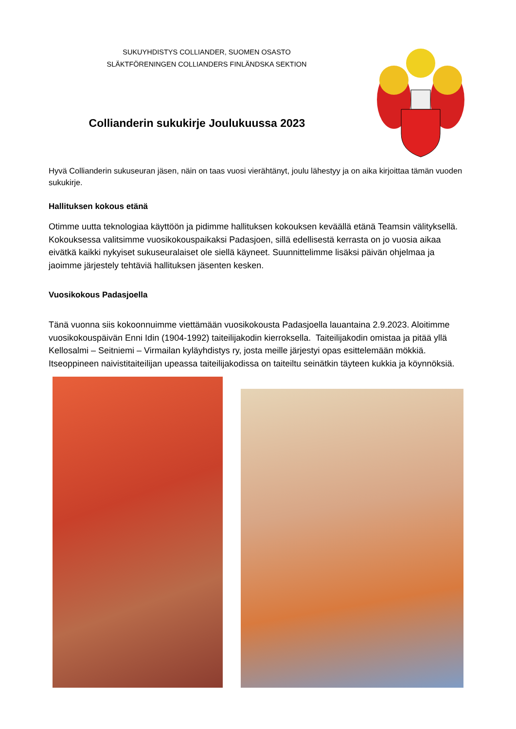SUKUYHDISTYS COLLIANDER, SUOMEN OSASTO
SLÄKTFÖRENINGEN COLLIANDERS FINLÄNDSKA SEKTION
Collianderin sukukirje Joulukuussa 2023
Hyvä Collianderin sukuseuran jäsen, näin on taas vuosi vierähtänyt, joulu lähestyy ja on aika kirjoittaa tämän vuoden sukukirje.
Hallituksen kokous etänä
Otimme uutta teknologiaa käyttöön ja pidimme hallituksen kokouksen keväällä etänä Teamsin välityksellä. Kokouksessa valitsimme vuosikokouspaikaksi Padasjoen, sillä edellisestä kerrasta on jo vuosia aikaa eivätkä kaikki nykyiset sukuseuralaiset ole siellä käyneet. Suunnittelimme lisäksi päivän ohjelmaa ja jaoimme järjestely tehtäviä hallituksen jäsenten kesken.
Vuosikokous Padasjoella
Tänä vuonna siis kokoonnuimme viettämään vuosikokousta Padasjoella lauantaina 2.9.2023. Aloitimme vuosikokouspäivän Enni Idin (1904-1992) taiteilijakodin kierroksella. Taiteilijakodin omistaa ja pitää yllä Kellosalmi – Seitniemi – Virmailan kyläyhdistys ry, josta meille järjestyi opas esittelemään mökkiä. Itseoppineen naivistitaiteilijan upeassa taiteilijakodissa on taiteiltu seinätkin täyteen kukkia ja köynnöksiä.